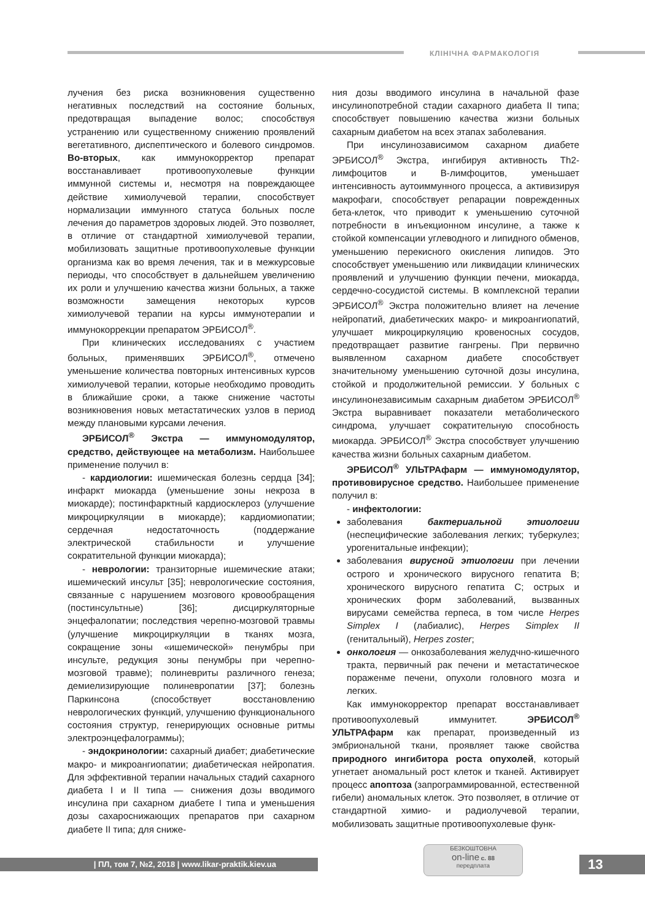КЛІНІЧНА ФАРМАКОЛОГІЯ
лучения без риска возникновения существенно негативных последствий на состояние больных, предотвращая выпадение волос; способствуя устранению или существенному снижению проявлений вегетативного, диспептического и болевого синдромов. Во-вторых, как иммунокорректор препарат восстанавливает противоопухолевые функции иммунной системы и, несмотря на повреждающее действие химиолучевой терапии, способствует нормализации иммунного статуса больных после лечения до параметров здоровых людей. Это позволяет, в отличие от стандартной химиолучевой терапии, мобилизовать защитные противоопухолевые функции организма как во время лечения, так и в межкурсовые периоды, что способствует в дальнейшем увеличению их роли и улучшению качества жизни больных, а также возможности замещения некоторых курсов химиолучевой терапии на курсы иммунотерапии и иммунокоррекции препаратом ЭРБИСОЛ<sup>®</sup>.
При клинических исследованиях с участием больных, применявших ЭРБИСОЛ<sup>®</sup>, отмечено уменьшение количества повторных интенсивных курсов химиолучевой терапии, которые необходимо проводить в ближайшие сроки, а также снижение частоты возникновения новых метастатических узлов в период между плановыми курсами лечения.
ЭРБИСОЛ<sup>®</sup> Экстра — иммуномодулятор, средство, действующее на метаболизм. Наибольшее применение получил в:
- кардиологии: ишемическая болезнь сердца [34]; инфаркт миокарда (уменьшение зоны некроза в миокарде); постинфарктный кардиосклероз (улучшение микроциркуляции в миокарде); кардиомиопатии; сердечная недостаточность (поддержание электрической стабильности и улучшение сократительной функции миокарда);
- неврологии: транзиторные ишемические атаки; ишемический инсульт [35]; неврологические состояния, связанные с нарушением мозгового кровообращения (постинсультные) [36]; дисциркуляторные энцефалопатии; последствия черепно-мозговой травмы (улучшение микроциркуляции в тканях мозга, сокращение зоны «ишемической» пенумбры при инсульте, редукция зоны пенумбры при черепно-мозговой травме); полиневриты различного генеза; демиелизирующие полиневропатии [37]; болезнь Паркинсона (способствует восстановлению неврологических функций, улучшению функционального состояния структур, генерирующих основные ритмы электроэнцефалограммы);
- эндокринологии: сахарный диабет; диабетические макро- и микроангиопатии; диабетическая нейропатия. Для эффективной терапии начальных стадий сахарного диабета I и II типа — снижения дозы вводимого инсулина при сахарном диабете I типа и уменьшения дозы сахароснижающих препаратов при сахарном диабете II типа; для сниже-
ния дозы вводимого инсулина в начальной фазе инсулинопотребной стадии сахарного диабета II типа; способствует повышению качества жизни больных сахарным диабетом на всех этапах заболевания.
При инсулинозависимом сахарном диабете ЭРБИСОЛ<sup>®</sup> Экстра, ингибируя активность Th2-лимфоцитов и В-лимфоцитов, уменьшает интенсивность аутоиммунного процесса, а активизируя макрофаги, способствует репарации поврежденных бета-клеток, что приводит к уменьшению суточной потребности в инъекционном инсулине, а также к стойкой компенсации углеводного и липидного обменов, уменьшению перекисного окисления липидов. Это способствует уменьшению или ликвидации клинических проявлений и улучшению функции печени, миокарда, сердечно-сосудистой системы. В комплексной терапии ЭРБИСОЛ<sup>®</sup> Экстра положительно влияет на лечение нейропатий, диабетических макро- и микроангиопатий, улучшает микроциркуляцию кровеносных сосудов, предотвращает развитие гангрены. При первично выявленном сахарном диабете способствует значительному уменьшению суточной дозы инсулина, стойкой и продолжительной ремиссии. У больных с инсулинонезависимым сахарным диабетом ЭРБИСОЛ<sup>®</sup> Экстра выравнивает показатели метаболического синдрома, улучшает сократительную способность миокарда. ЭРБИСОЛ<sup>®</sup> Экстра способствует улучшению качества жизни больных сахарным диабетом.
ЭРБИСОЛ<sup>®</sup> УЛЬТРАфарм — иммуномодулятор, противовирусное средство. Наибольшее применение получил в:
- инфектологии:
заболевания бактериальной этиологии (неспецифические заболевания легких; туберкулез; урогенитальные инфекции);
заболевания вирусной этиологии при лечении острого и хронического вирусного гепатита В; хронического вирусного гепатита С; острых и хронических форм заболеваний, вызванных вирусами семейства герпеса, в том числе Herpes Simplex I (лабиалис), Herpes Simplex II (генитальный), Herpes zoster;
онкология — онкозаболевания желудчно-кишечного тракта, первичный рак печени и метастатическое пораженме печени, опухоли головного мозга и легких.
Как иммунокорректор препарат восстанавливает противоопухолевый иммунитет. ЭРБИСОЛ<sup>®</sup> УЛЬТРАфарм как препарат, произведенный из эмбриональной ткани, проявляет также свойства природного ингибитора роста опухолей, который угнетает аномальный рост клеток и тканей. Активирует процесс апоптоза (запрограммированной, естественной гибели) аномальных клеток. Это позволяет, в отличие от стандартной химио- и радиолучевой терапии, мобилизовать защитные противоопухолевые функ-
| ПЛ, том 7, №2, 2018 | www.likar-praktik.kiev.ua
БЕЗКОШТОВНА
on-line с. 88
передплата
13